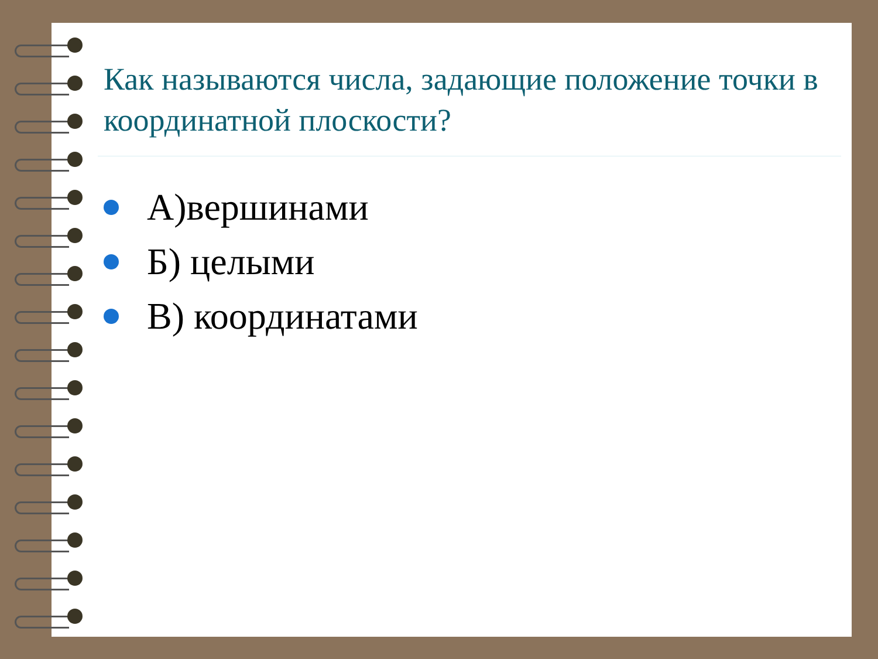Как называются числа, задающие положение точки в координатной плоскости?
А)вершинами
Б) целыми
В) координатами